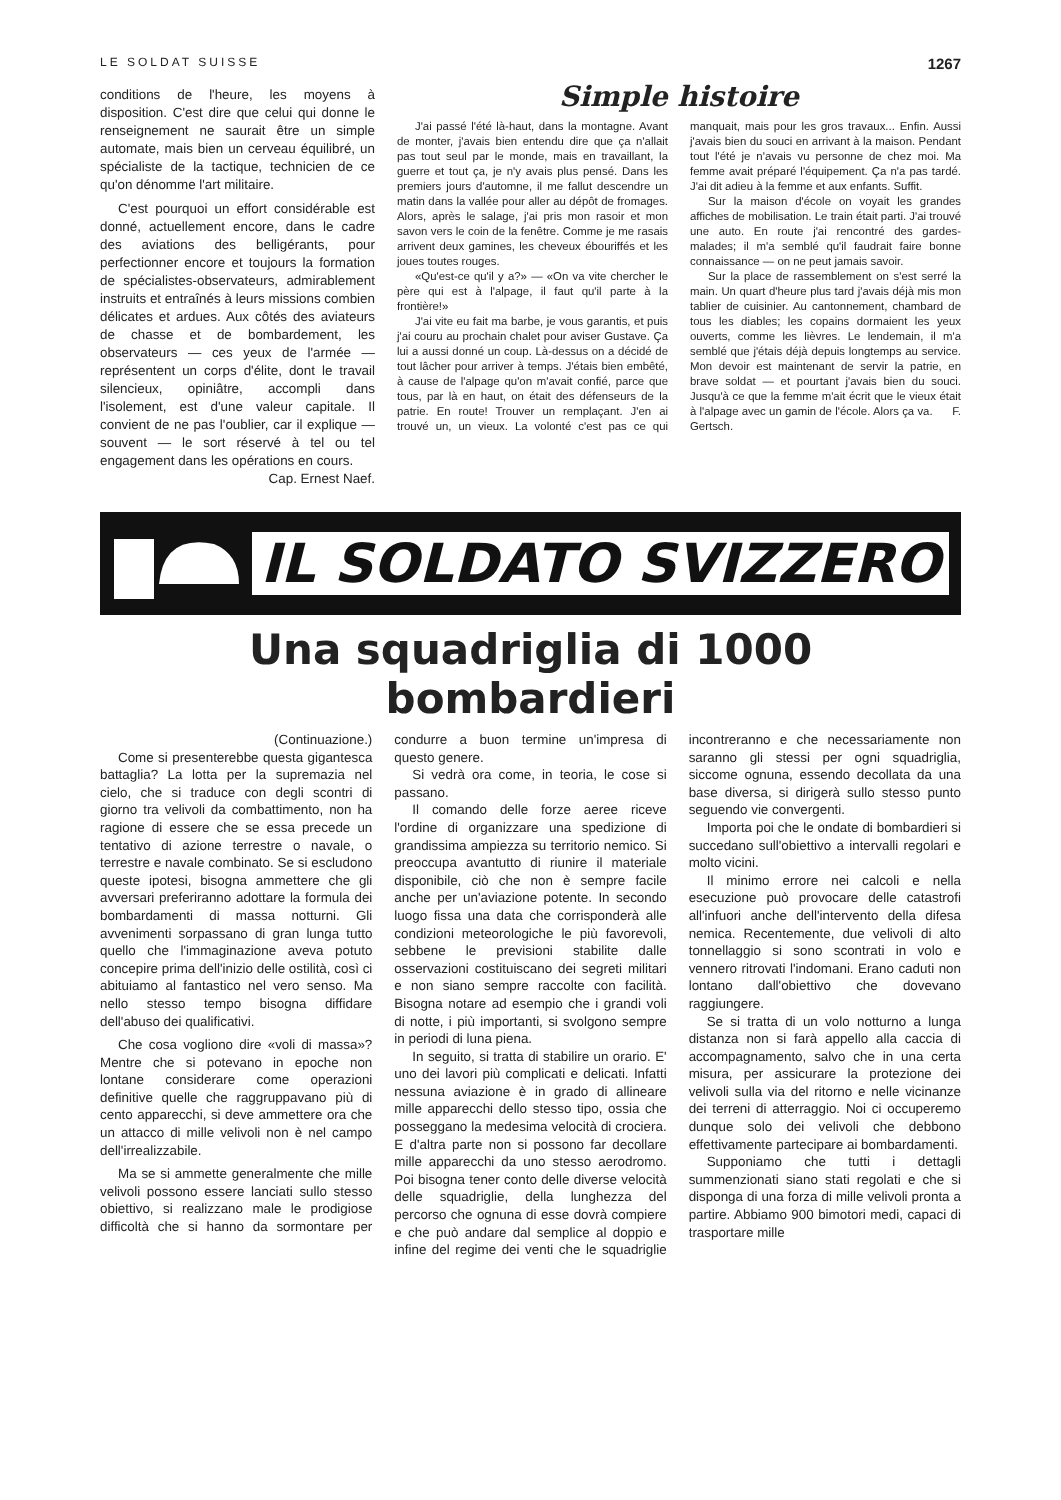LE SOLDAT SUISSE 1267
conditions de l'heure, les moyens à disposition. C'est dire que celui qui donne le renseignement ne saurait être un simple automate, mais bien un cerveau équilibré, un spécialiste de la tactique, technicien de ce qu'on dénomme l'art militaire.
C'est pourquoi un effort considérable est donné, actuellement encore, dans le cadre des aviations des belligérants, pour perfectionner encore et toujours la formation de spécialistes-observateurs, admirablement instruits et entraînés à leurs missions combien délicates et ardues. Aux côtés des aviateurs de chasse et de bombardement, les observateurs — ces yeux de l'armée — représentent un corps d'élite, dont le travail silencieux, opiniâtre, accompli dans l'isolement, est d'une valeur capitale. Il convient de ne pas l'oublier, car il explique — souvent — le sort réservé à tel ou tel engagement dans les opérations en cours.
Cap. Ernest Naef.
Simple histoire
J'ai passé l'été là-haut, dans la montagne. Avant de monter, j'avais bien entendu dire que ça n'allait pas tout seul par le monde, mais en travaillant, la guerre et tout ça, je n'y avais plus pensé. Dans les premiers jours d'automne, il me fallut descendre un matin dans la vallée pour aller au dépôt de fromages. Alors, après le salage, j'ai pris mon rasoir et mon savon vers le coin de la fenêtre. Comme je me rasais arrivent deux gamines, les cheveux ébouriffés et les joues toutes rouges.
«Qu'est-ce qu'il y a?» — «On va vite chercher le père qui est à l'alpage, il faut qu'il parte à la frontière!»
J'ai vite eu fait ma barbe, je vous garantis, et puis j'ai couru au prochain chalet pour aviser Gustave. Ça lui a aussi donné un coup. Là-dessus on a décidé de tout lâcher pour arriver à temps. J'étais bien embêté, à cause de l'alpage qu'on m'avait confié, parce que tous, par là en haut, on était des défenseurs de la patrie. En route! Trouver un remplaçant. J'en ai trouvé un, un vieux. La volonté c'est pas ce qui manquait, mais pour les gros travaux... Enfin. Aussi j'avais bien du souci en arrivant à la maison. Pendant tout l'été je n'avais vu personne de chez moi. Ma femme avait préparé l'équipement. Ça n'a pas tardé. J'ai dit adieu à la femme et aux enfants. Suffit.
Sur la maison d'école on voyait les grandes affiches de mobilisation. Le train était parti. J'ai trouvé une auto. En route j'ai rencontré des gardes-malades; il m'a semblé qu'il faudrait faire bonne connaissance — on ne peut jamais savoir.
Sur la place de rassemblement on s'est serré la main. Un quart d'heure plus tard j'avais déjà mis mon tablier de cuisinier. Au cantonnement, chambard de tous les diables; les copains dormaient les yeux ouverts, comme les lièvres. Le lendemain, il m'a semblé que j'étais déjà depuis longtemps au service. Mon devoir est maintenant de servir la patrie, en brave soldat — et pourtant j'avais bien du souci. Jusqu'à ce que la femme m'ait écrit que le vieux était à l'alpage avec un gamin de l'école. Alors ça va. F. Gertsch.
IL SOLDATO SVIZZERO
Una squadriglia di 1000 bombardieri
(Continuazione.)
Come si presenterebbe questa gigantesca battaglia? La lotta per la supremazia nel cielo, che si traduce con degli scontri di giorno tra velivoli da combattimento, non ha ragione di essere che se essa precede un tentativo di azione terrestre o navale, o terrestre e navale combinato. Se si escludono queste ipotesi, bisogna ammettere che gli avversari preferiranno adottare la formula dei bombardamenti di massa notturni. Gli avvenimenti sorpassano di gran lunga tutto quello che l'immaginazione aveva potuto concepire prima dell'inizio delle ostilità, così ci abituiamo al fantastico nel vero senso. Ma nello stesso tempo bisogna diffidare dell'abuso dei qualificativi.
Che cosa vogliono dire «voli di massa»? Mentre che si potevano in epoche non lontane considerare come operazioni definitive quelle che raggruppavano più di cento apparecchi, si deve ammettere ora che un attacco di mille velivoli non è nel campo dell'irrealizzabile.
Ma se si ammette generalmente che mille velivoli possono essere lanciati sullo stesso obiettivo, si realizzano male le prodigiose difficoltà che si hanno da sormontare per condurre a buon termine un'impresa di questo genere.
Si vedrà ora come, in teoria, le cose si passano.
Il comando delle forze aeree riceve l'ordine di organizzare una spedizione di grandissima ampiezza su territorio nemico. Si preoccupa avantutto di riunire il materiale disponibile, ciò che non è sempre facile anche per un'aviazione potente. In secondo luogo fissa una data che corrisponderà alle condizioni meteorologiche le più favorevoli, sebbene le previsioni stabilite dalle osservazioni costituiscano dei segreti militari e non siano sempre raccolte con facilità. Bisogna notare ad esempio che i grandi voli di notte, i più importanti, si svolgono sempre in periodi di luna piena.
In seguito, si tratta di stabilire un orario. E' uno dei lavori più complicati e delicati. Infatti nessuna aviazione è in grado di allineare mille apparecchi dello stesso tipo, ossia che posseggano la medesima velocità di crociera. E d'altra parte non si possono far decollare mille apparecchi da uno stesso aerodromo. Poi bisogna tener conto delle diverse velocità delle squadriglie, della lunghezza del percorso che ognuna di esse dovrà compiere e che può andare dal semplice al doppio e infine del regime dei venti che le squadriglie incontreranno e che necessariamente non saranno gli stessi per ogni squadriglia, siccome ognuna, essendo decollata da una base diversa, si dirigerà sullo stesso punto seguendo vie convergenti.
Importa poi che le ondate di bombardieri si succedano sull'obiettivo a intervalli regolari e molto vicini.
Il minimo errore nei calcoli e nella esecuzione può provocare delle catastrofi all'infuori anche dell'intervento della difesa nemica. Recentemente, due velivoli di alto tonnellaggio si sono scontrati in volo e vennero ritrovati l'indomani. Erano caduti non lontano dall'obiettivo che dovevano raggiungere.
Se si tratta di un volo notturno a lunga distanza non si farà appello alla caccia di accompagnamento, salvo che in una certa misura, per assicurare la protezione dei velivoli sulla via del ritorno e nelle vicinanze dei terreni di atterraggio. Noi ci occuperemo dunque solo dei velivoli che debbono effettivamente partecipare ai bombardamenti.
Supponiamo che tutti i dettagli summenzionati siano stati regolati e che si disponga di una forza di mille velivoli pronta a partire. Abbiamo 900 bimotori medi, capaci di trasportare mille